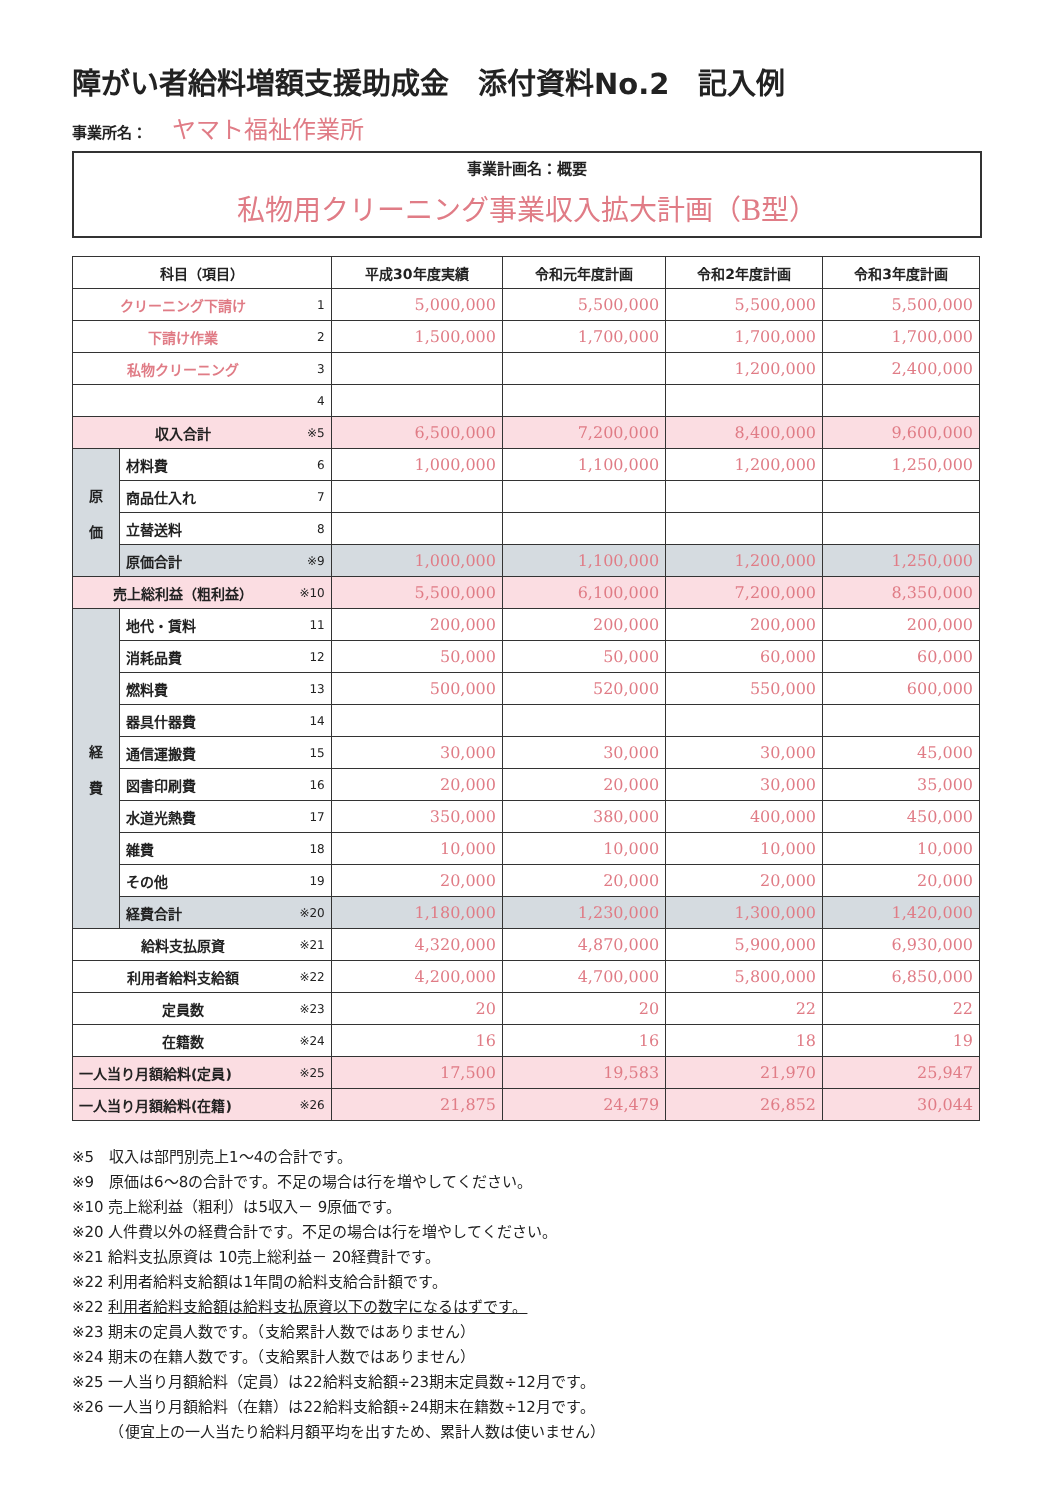障がい者給料増額支援助成金　添付資料No.2　記入例
事業所名： ヤマト福祉作業所
事業計画名：概要
私物用クリーニング事業収入拡大計画（B型）
| 科目（項目） | | | 平成30年度実績 | 令和元年度計画 | 令和2年度計画 | 令和3年度計画 |
| --- | --- | --- | --- | --- | --- | --- |
| クリーニング下請け | | 1 | 5,000,000 | 5,500,000 | 5,500,000 | 5,500,000 |
| 下請け作業 | | 2 | 1,500,000 | 1,700,000 | 1,700,000 | 1,700,000 |
| 私物クリーニング | | 3 | | | 1,200,000 | 2,400,000 |
| | | 4 | | | | |
| 収入合計 | | ※5 | 6,500,000 | 7,200,000 | 8,400,000 | 9,600,000 |
| 原 価 | 材料費 | 6 | 1,000,000 | 1,100,000 | 1,200,000 | 1,250,000 |
| | 商品仕入れ | 7 | | | | |
| | 立替送料 | 8 | | | | |
| | 原価合計 | ※9 | 1,000,000 | 1,100,000 | 1,200,000 | 1,250,000 |
| 売上総利益（粗利益） | | ※10 | 5,500,000 | 6,100,000 | 7,200,000 | 8,350,000 |
| 経 費 | 地代・賃料 | 11 | 200,000 | 200,000 | 200,000 | 200,000 |
| | 消耗品費 | 12 | 50,000 | 50,000 | 60,000 | 60,000 |
| | 燃料費 | 13 | 500,000 | 520,000 | 550,000 | 600,000 |
| | 器具什器費 | 14 | | | | |
| | 通信運搬費 | 15 | 30,000 | 30,000 | 30,000 | 45,000 |
| | 図書印刷費 | 16 | 20,000 | 20,000 | 30,000 | 35,000 |
| | 水道光熱費 | 17 | 350,000 | 380,000 | 400,000 | 450,000 |
| | 雑費 | 18 | 10,000 | 10,000 | 10,000 | 10,000 |
| | その他 | 19 | 20,000 | 20,000 | 20,000 | 20,000 |
| | 経費合計 | ※20 | 1,180,000 | 1,230,000 | 1,300,000 | 1,420,000 |
| 給料支払原資 | | ※21 | 4,320,000 | 4,870,000 | 5,900,000 | 6,930,000 |
| 利用者給料支給額 | | ※22 | 4,200,000 | 4,700,000 | 5,800,000 | 6,850,000 |
| 定員数 | | ※23 | 20 | 20 | 22 | 22 |
| 在籍数 | | ※24 | 16 | 16 | 18 | 19 |
| 一人当り月額給料(定員) | | ※25 | 17,500 | 19,583 | 21,970 | 25,947 |
| 一人当り月額給料(在籍) | | ※26 | 21,875 | 24,479 | 26,852 | 30,044 |
※5　収入は部門別売上1～4の合計です。
※9　原価は6～8の合計です。不足の場合は行を増やしてください。
※10 売上総利益（粗利）は5収入－ 9原価です。
※20 人件費以外の経費合計です。不足の場合は行を増やしてください。
※21 給料支払原資は 10売上総利益－ 20経費計です。
※22 利用者給料支給額は1年間の給料支給合計額です。
※22 利用者給料支給額は給料支払原資以下の数字になるはずです。
※23 期末の定員人数です。（支給累計人数ではありません）
※24 期末の在籍人数です。（支給累計人数ではありません）
※25 一人当り月額給料（定員）は22給料支給額÷23期末定員数÷12月です。
※26 一人当り月額給料（在籍）は22給料支給額÷24期末在籍数÷12月です。
　　　（便宜上の一人当たり給料月額平均を出すため、累計人数は使いません）